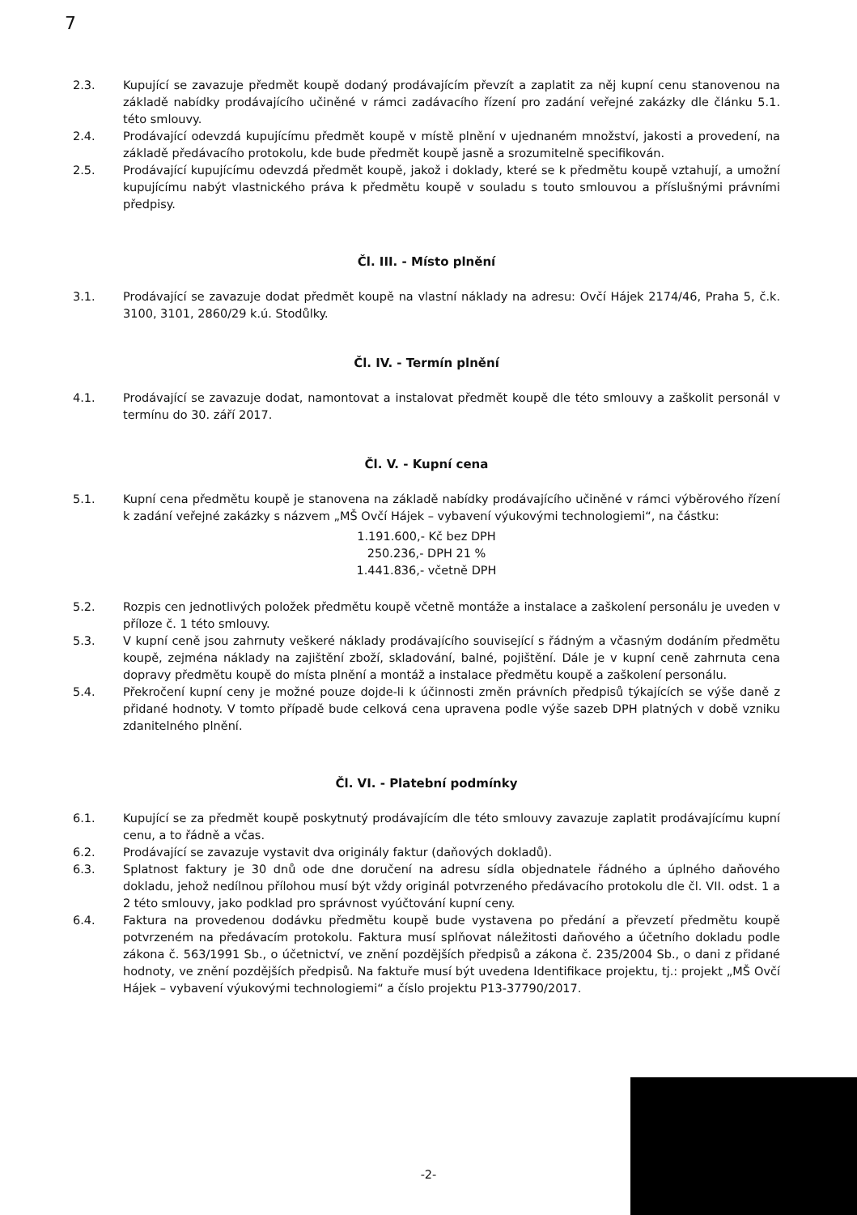7
2.3. Kupující se zavazuje předmět koupě dodaný prodávajícím převzít a zaplatit za něj kupní cenu stanovenou na základě nabídky prodávajícího učiněné v rámci zadávacího řízení pro zadání veřejné zakázky dle článku 5.1. této smlouvy.
2.4. Prodávající odevzdá kupujícímu předmět koupě v místě plnění v ujednaném množství, jakosti a provedení, na základě předávacího protokolu, kde bude předmět koupě jasně a srozumitelně specifikován.
2.5. Prodávající kupujícímu odevzdá předmět koupě, jakož i doklady, které se k předmětu koupě vztahují, a umožní kupujícímu nabýt vlastnického práva k předmětu koupě v souladu s touto smlouvou a příslušnými právními předpisy.
Čl. III. - Místo plnění
3.1. Prodávající se zavazuje dodat předmět koupě na vlastní náklady na adresu: Ovčí Hájek 2174/46, Praha 5, č.k. 3100, 3101, 2860/29 k.ú. Stodůlky.
Čl. IV. - Termín plnění
4.1. Prodávající se zavazuje dodat, namontovat a instalovat předmět koupě dle této smlouvy a zaškolit personál v termínu do 30. září 2017.
Čl. V. - Kupní cena
5.1. Kupní cena předmětu koupě je stanovena na základě nabídky prodávajícího učiněné v rámci výběrového řízení k zadání veřejné zakázky s názvem „MŠ Ovčí Hájek – vybavení výukovými technologiemi“, na částku:
1.191.600,- Kč bez DPH
250.236,- DPH 21 %
1.441.836,- včetně DPH
5.2. Rozpis cen jednotlivých položek předmětu koupě včetně montáže a instalace a zaškolení personálu je uveden v příloze č. 1 této smlouvy.
5.3. V kupní ceně jsou zahrnuty veškeré náklady prodávajícího související s řádným a včasným dodáním předmětu koupě, zejména náklady na zajištění zboží, skladování, balné, pojištění. Dále je v kupní ceně zahrnuta cena dopravy předmětu koupě do místa plnění a montáž a instalace předmětu koupě a zaškolení personálu.
5.4. Překročení kupní ceny je možné pouze dojde-li k účinnosti změn právních předpisů týkajících se výše daně z přidané hodnoty. V tomto případě bude celková cena upravena podle výše sazeb DPH platných v době vzniku zdanitelného plnění.
Čl. VI. - Platební podmínky
6.1. Kupující se za předmět koupě poskytnutý prodávajícím dle této smlouvy zavazuje zaplatit prodávajícímu kupní cenu, a to řádně a včas.
6.2. Prodávající se zavazuje vystavit dva originály faktur (daňových dokladů).
6.3. Splatnost faktury je 30 dnů ode dne doručení na adresu sídla objednatele řádného a úplného daňového dokladu, jehož nedílnou přílohou musí být vždy originál potvrzeného předávacího protokolu dle čl. VII. odst. 1 a 2 této smlouvy, jako podklad pro správnost vyúčtování kupní ceny.
6.4. Faktura na provedenou dodávku předmětu koupě bude vystavena po předání a převzetí předmětu koupě potvrzeném na předávacím protokolu. Faktura musí splňovat náležitosti daňového a účetního dokladu podle zákona č. 563/1991 Sb., o účetnictví, ve znění pozdějších předpisů a zákona č. 235/2004 Sb., o dani z přidané hodnoty, ve znění pozdějších předpisů. Na faktuře musí být uvedena Identifikace projektu, tj.: projekt „MŠ Ovčí Hájek – vybavení výukovými technologiemi“ a číslo projektu P13-37790/2017.
-2-